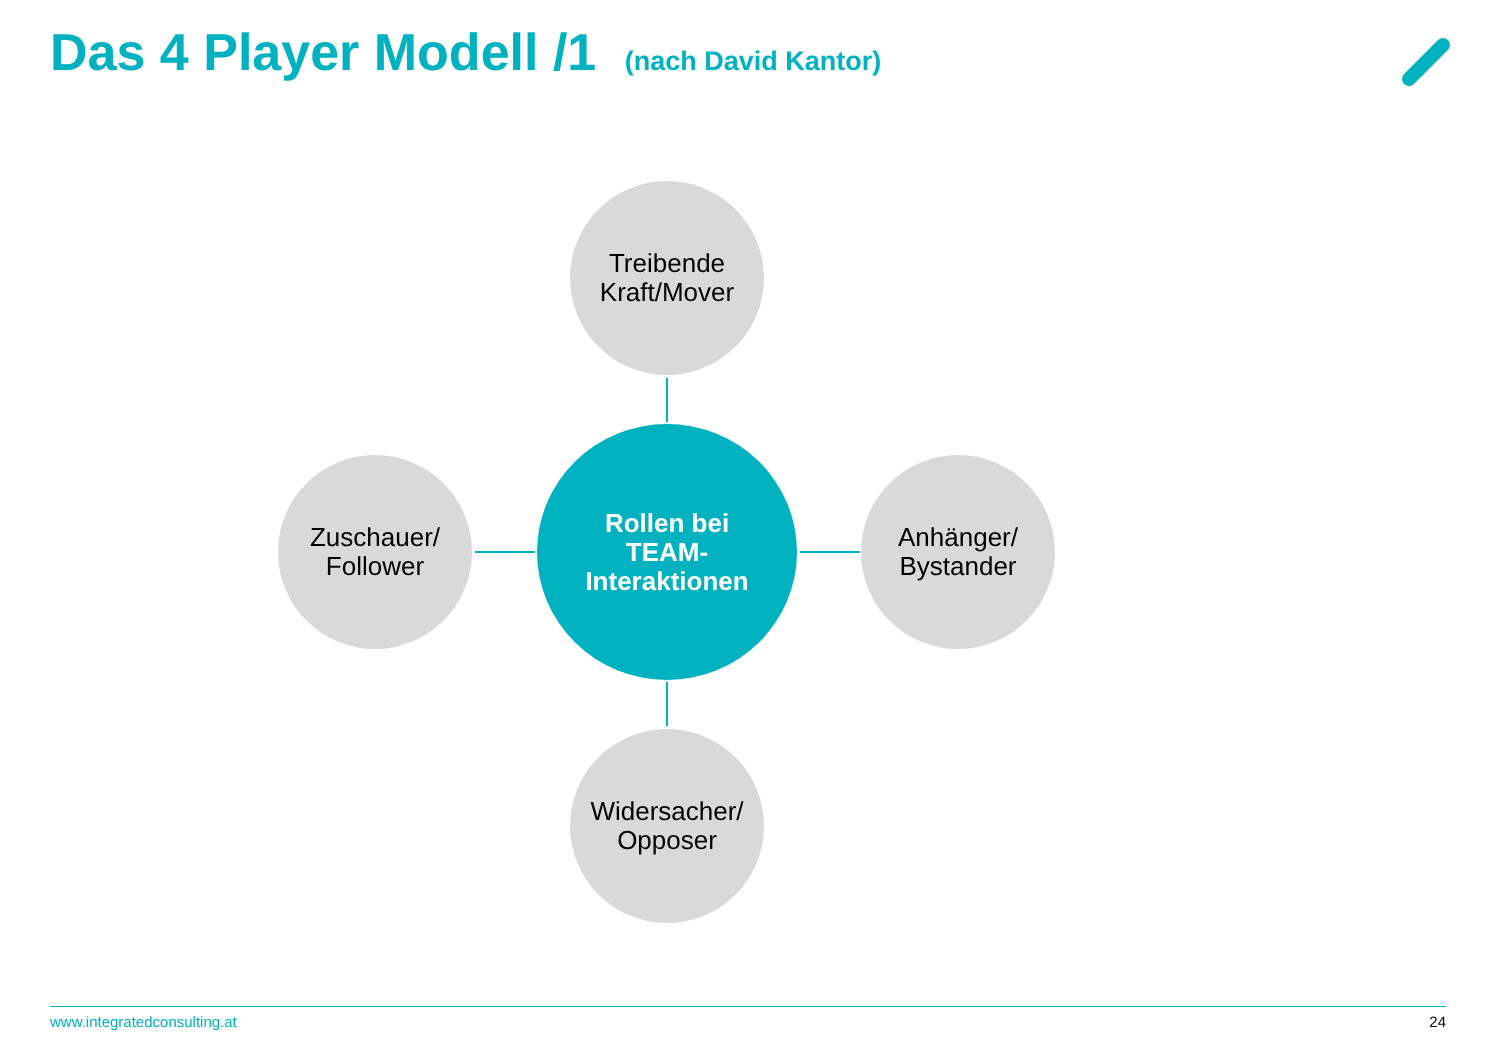Das 4 Player Modell /1 (nach David Kantor)
Treibende
Kraft/Mover
Zuschauer/
Follower
Rollen bei
TEAM-
Interaktionen
Anhänger/
Bystander
Widersacher/
Opposer
www.integratedconsulting.at 24